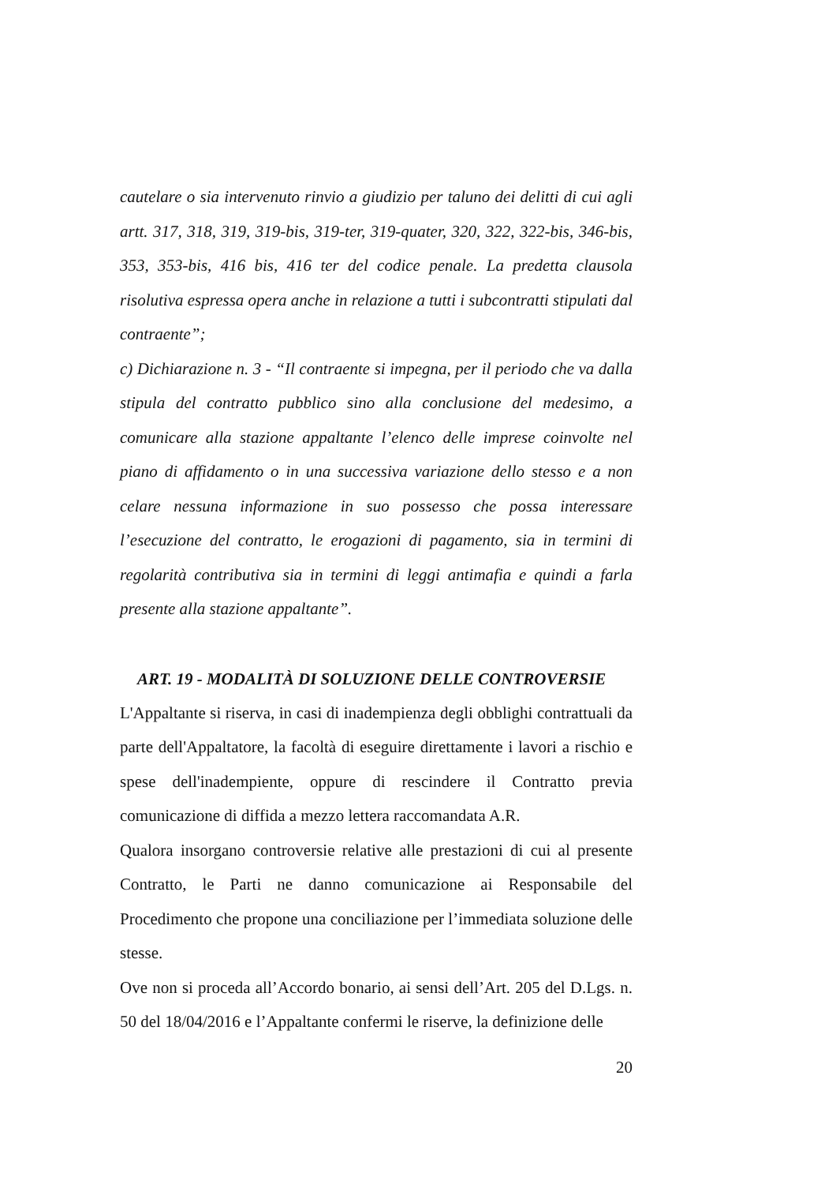cautelare o sia intervenuto rinvio a giudizio per taluno dei delitti di cui agli artt. 317, 318, 319, 319-bis, 319-ter, 319-quater, 320, 322, 322-bis, 346-bis, 353, 353-bis, 416 bis, 416 ter del codice penale. La predetta clausola risolutiva espressa opera anche in relazione a tutti i subcontratti stipulati dal contraente”;
c) Dichiarazione n. 3 - “Il contraente si impegna, per il periodo che va dalla stipula del contratto pubblico sino alla conclusione del medesimo, a comunicare alla stazione appaltante l’elenco delle imprese coinvolte nel piano di affidamento o in una successiva variazione dello stesso e a non celare nessuna informazione in suo possesso che possa interessare l’esecuzione del contratto, le erogazioni di pagamento, sia in termini di regolarità contributiva sia in termini di leggi antimafia e quindi a farla presente alla stazione appaltante”.
ART. 19 - MODALITÀ DI SOLUZIONE DELLE CONTROVERSIE
L'Appaltante si riserva, in casi di inadempienza degli obblighi contrattuali da parte dell'Appaltatore, la facoltà di eseguire direttamente i lavori a rischio e spese dell'inadempiente, oppure di rescindere il Contratto previa comunicazione di diffida a mezzo lettera raccomandata A.R.
Qualora insorgano controversie relative alle prestazioni di cui al presente Contratto, le Parti ne danno comunicazione ai Responsabile del Procedimento che propone una conciliazione per l’immediata soluzione delle stesse.
Ove non si proceda all’Accordo bonario, ai sensi dell’Art. 205 del D.Lgs. n. 50 del 18/04/2016 e l’Appaltante confermi le riserve, la definizione delle
20